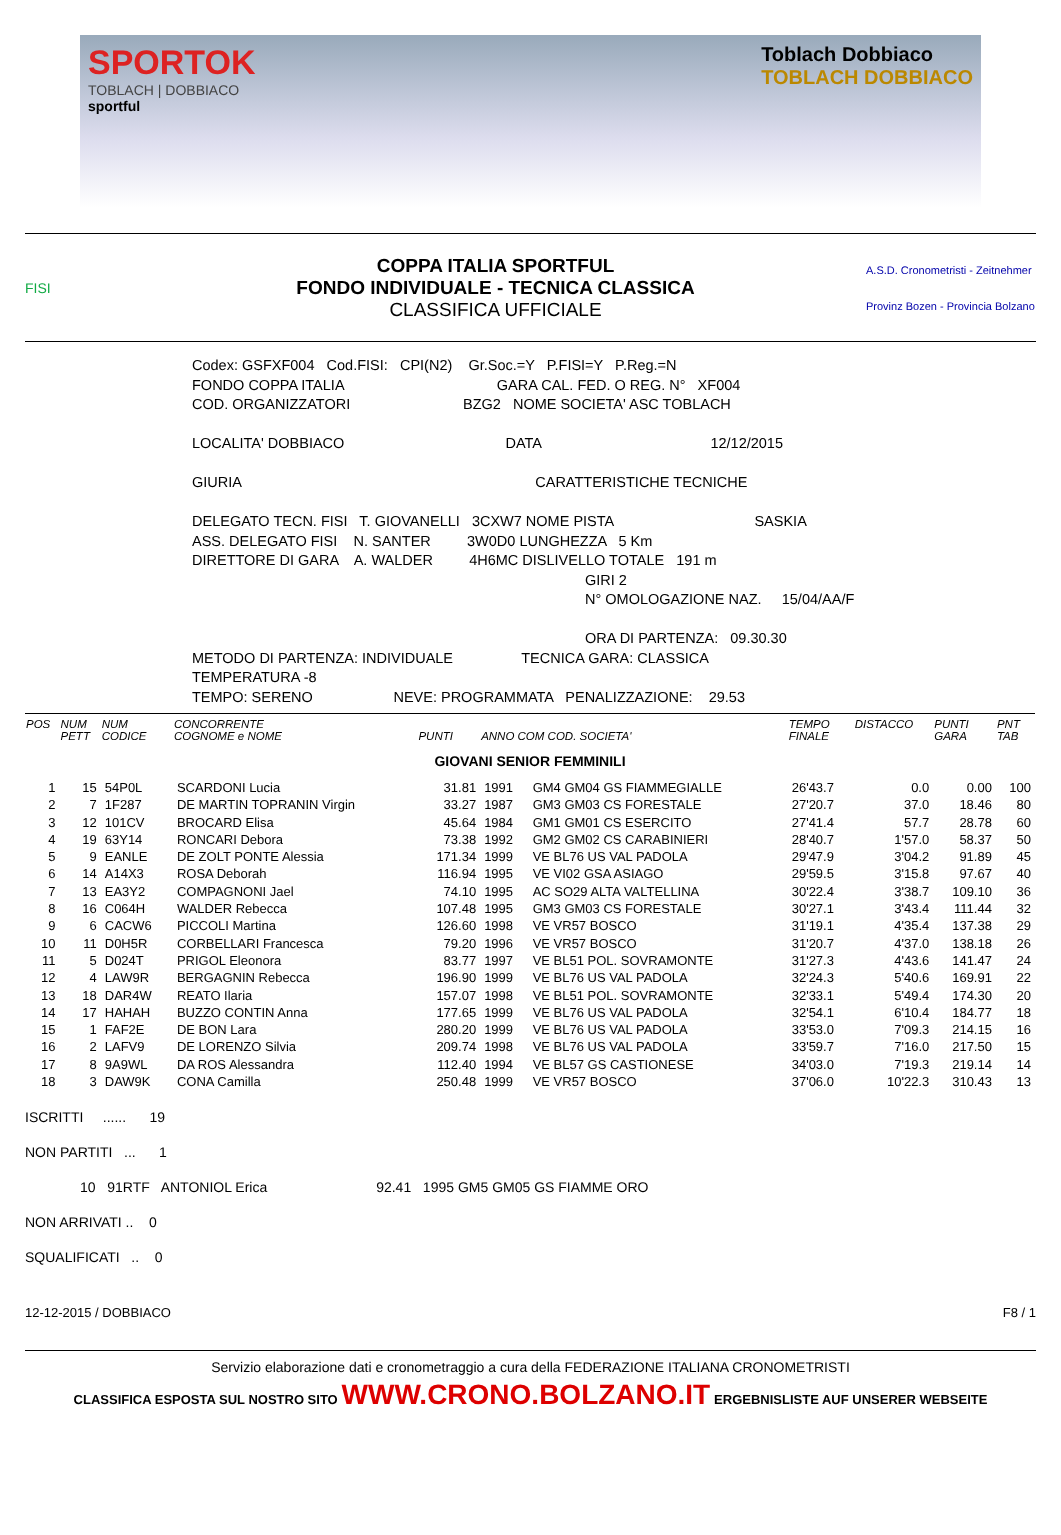SPORTOK
TOBLACH | DOBBIACO
sportful
Toblach Dobbiaco
TOBLACH DOBBIACO
FISI
COPPA ITALIA SPORTFUL
FONDO INDIVIDUALE - TECNICA CLASSICA
CLASSIFICA UFFICIALE
A.S.D. Cronometristi - Zeitnehmer
Provinz Bozen - Provincia Bolzano
Codex: GSFXF004 Cod.FISI: CPI(N2) Gr.Soc.=Y P.FISI=Y P.Reg.=N
FONDO COPPA ITALIA GARA CAL. FED. O REG. N° XF004
COD. ORGANIZZATORI BZG2 NOME SOCIETA' ASC TOBLACH
LOCALITA' DOBBIACO DATA 12/12/2015
GIURIA CARATTERISTICHE TECNICHE
DELEGATO TECN. FISI T. GIOVANELLI 3CXW7 NOME PISTA SASKIA
ASS. DELEGATO FISI N. SANTER 3W0D0 LUNGHEZZA 5 Km
DIRETTORE DI GARA A. WALDER 4H6MC DISLIVELLO TOTALE 191 m
GIRI 2
N° OMOLOGAZIONE NAZ. 15/04/AA/F
ORA DI PARTENZA: 09.30.30
METODO DI PARTENZA: INDIVIDUALE TECNICA GARA: CLASSICA
TEMPERATURA -8
TEMPO: SERENO NEVE: PROGRAMMATA PENALIZZAZIONE: 29.53
| POS | NUM PETT | NUM CODICE | CONCORRENTE COGNOME e NOME | PUNTI | ANNO COM COD. SOCIETA' | | TEMPO FINALE | DISTACCO | PUNTI GARA | PNT TAB |
| --- | --- | --- | --- | --- | --- | --- | --- | --- | --- | --- |
| GIOVANI SENIOR FEMMINILI | | | | | | | | | | |
| 1 | 15 | 54P0L | SCARDONI Lucia | 31.81 | 1991 | GM4 GM04 GS FIAMMEGIALLE | 26'43.7 | 0.0 | 0.00 | 100 |
| 2 | 7 | 1F287 | DE MARTIN TOPRANIN Virgin | 33.27 | 1987 | GM3 GM03 CS FORESTALE | 27'20.7 | 37.0 | 18.46 | 80 |
| 3 | 12 | 101CV | BROCARD Elisa | 45.64 | 1984 | GM1 GM01 CS ESERCITO | 27'41.4 | 57.7 | 28.78 | 60 |
| 4 | 19 | 63Y14 | RONCARI Debora | 73.38 | 1992 | GM2 GM02 CS CARABINIERI | 28'40.7 | 1'57.0 | 58.37 | 50 |
| 5 | 9 | EANLE | DE ZOLT PONTE Alessia | 171.34 | 1999 | VE BL76 US VAL PADOLA | 29'47.9 | 3'04.2 | 91.89 | 45 |
| 6 | 14 | A14X3 | ROSA Deborah | 116.94 | 1995 | VE VI02 GSA ASIAGO | 29'59.5 | 3'15.8 | 97.67 | 40 |
| 7 | 13 | EA3Y2 | COMPAGNONI Jael | 74.10 | 1995 | AC SO29 ALTA VALTELLINA | 30'22.4 | 3'38.7 | 109.10 | 36 |
| 8 | 16 | C064H | WALDER Rebecca | 107.48 | 1995 | GM3 GM03 CS FORESTALE | 30'27.1 | 3'43.4 | 111.44 | 32 |
| 9 | 6 | CACW6 | PICCOLI Martina | 126.60 | 1998 | VE VR57 BOSCO | 31'19.1 | 4'35.4 | 137.38 | 29 |
| 10 | 11 | D0H5R | CORBELLARI Francesca | 79.20 | 1996 | VE VR57 BOSCO | 31'20.7 | 4'37.0 | 138.18 | 26 |
| 11 | 5 | D024T | PRIGOL Eleonora | 83.77 | 1997 | VE BL51 POL. SOVRAMONTE | 31'27.3 | 4'43.6 | 141.47 | 24 |
| 12 | 4 | LAW9R | BERGAGNIN Rebecca | 196.90 | 1999 | VE BL76 US VAL PADOLA | 32'24.3 | 5'40.6 | 169.91 | 22 |
| 13 | 18 | DAR4W | REATO Ilaria | 157.07 | 1998 | VE BL51 POL. SOVRAMONTE | 32'33.1 | 5'49.4 | 174.30 | 20 |
| 14 | 17 | HAHAH | BUZZO CONTIN Anna | 177.65 | 1999 | VE BL76 US VAL PADOLA | 32'54.1 | 6'10.4 | 184.77 | 18 |
| 15 | 1 | FAF2E | DE BON Lara | 280.20 | 1999 | VE BL76 US VAL PADOLA | 33'53.0 | 7'09.3 | 214.15 | 16 |
| 16 | 2 | LAFV9 | DE LORENZO Silvia | 209.74 | 1998 | VE BL76 US VAL PADOLA | 33'59.7 | 7'16.0 | 217.50 | 15 |
| 17 | 8 | 9A9WL | DA ROS Alessandra | 112.40 | 1994 | VE BL57 GS CASTIONESE | 34'03.0 | 7'19.3 | 219.14 | 14 |
| 18 | 3 | DAW9K | CONA Camilla | 250.48 | 1999 | VE VR57 BOSCO | 37'06.0 | 10'22.3 | 310.43 | 13 |
ISCRITTI ...... 19
NON PARTITI ... 1
10 91RTF ANTONIOL Erica 92.41 1995 GM5 GM05 GS FIAMME ORO
NON ARRIVATI .. 0
SQUALIFICATI .. 0
12-12-2015 / DOBBIACO F8 / 1
Servizio elaborazione dati e cronometraggio a cura della FEDERAZIONE ITALIANA CRONOMETRISTI
CLASSIFICA ESPOSTA SUL NOSTRO SITO WWW.CRONO.BOLZANO.IT ERGEBNISLISTE AUF UNSERER WEBSEITE